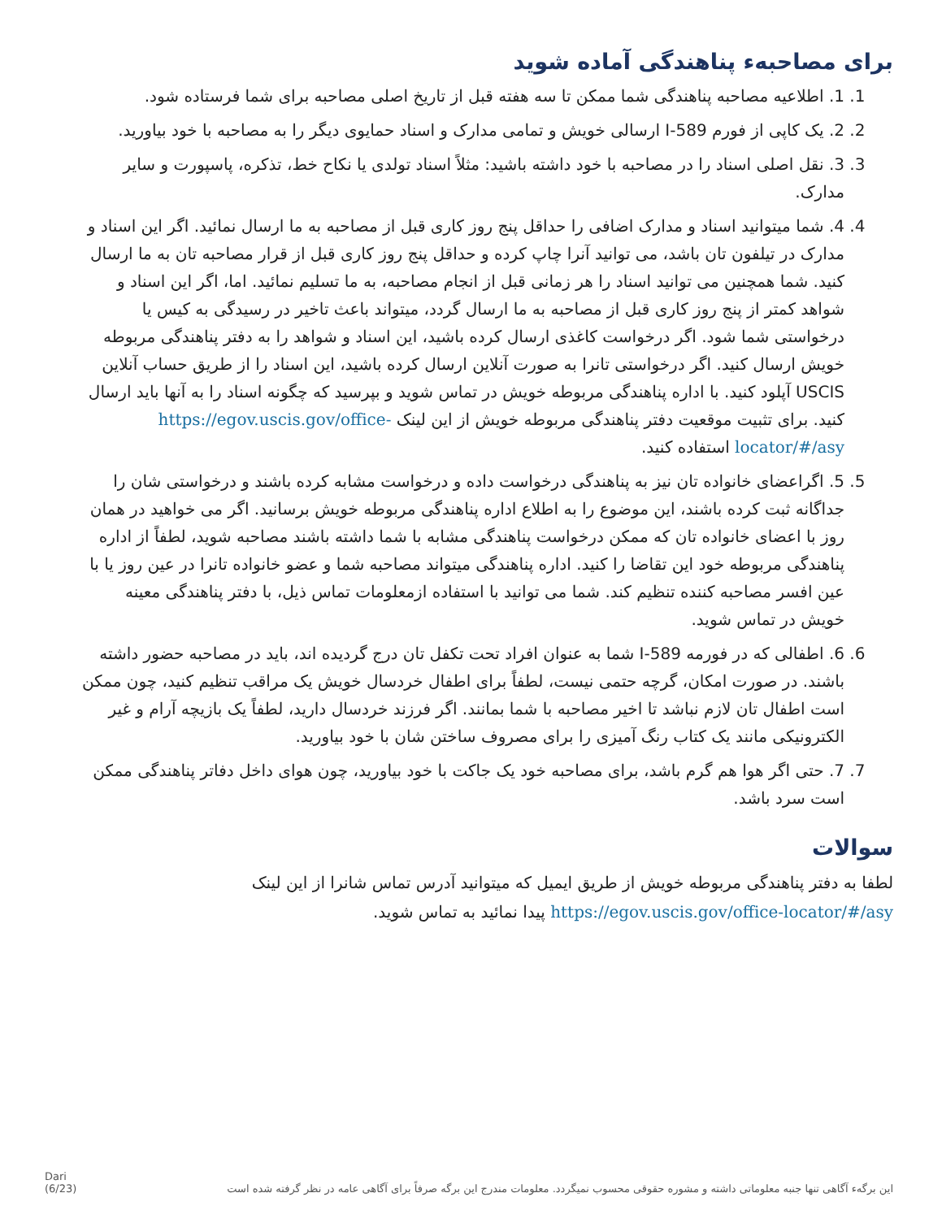برای مصاحبهء پناهندگی آماده شوید
1. 1. اطلاعیه مصاحبه پناهندگی شما ممکن تا سه هفته قبل از تاریخ اصلی مصاحبه برای شما فرستاده شود.
2. 2. یک کاپی از فورم I-589 ارسالی خویش و تمامی مدارک و اسناد حمایوی دیگر را به مصاحبه با خود بیاورید.
3. 3. نقل اصلی اسناد را در مصاحبه با خود داشته باشید: مثلاً اسناد تولدی یا نکاح خط، تذکره، پاسپورت و سایر مدارک.
4. 4. شما میتوانید اسناد و مدارک اضافی را حداقل پنج روز کاری قبل از مصاحبه به ما ارسال نمائید. اگر این اسناد و مدارک در تیلفون تان باشد، می توانید آنرا چاپ کرده و حداقل پنج روز کاری قبل از قرار مصاحبه تان به ما ارسال کنید. شما همچنین می توانید اسناد را هر زمانی قبل از انجام مصاحبه، به ما تسلیم نمائید. اما، اگر این اسناد و شواهد کمتر از پنج روز کاری قبل از مصاحبه به ما ارسال گردد، میتواند باعث تاخیر در رسیدگی به کیس یا درخواستی شما شود. اگر درخواست کاغذی ارسال کرده باشید، این اسناد و شواهد را به دفتر پناهندگی مربوطه خویش ارسال کنید. اگر درخواستی تانرا به صورت آنلاین ارسال کرده باشید، این اسناد را از طریق حساب آنلاین USCIS آپلود کنید. با اداره پناهندگی مربوطه خویش در تماس شوید و بپرسید که چگونه اسناد را به آنها باید ارسال کنید. برای تثبیت موقعیت دفتر پناهندگی مربوطه خویش از این لینک https://egov.uscis.gov/office-locator/#/asy استفاده کنید.
5. 5. اگراعضای خانواده تان نیز به پناهندگی درخواست داده و درخواست مشابه کرده باشند و درخواستی شان را جداگانه ثبت کرده باشند، این موضوع را به اطلاع اداره پناهندگی مربوطه خویش برسانید. اگر می خواهید در همان روز با اعضای خانواده تان که ممکن درخواست پناهندگی مشابه با شما داشته باشند مصاحبه شوید، لطفاً از اداره پناهندگی مربوطه خود این تقاضا را کنید. اداره پناهندگی میتواند مصاحبه شما و عضو خانواده تانرا در عین روز یا با عین افسر مصاحبه کننده تنظیم کند. شما می توانید با استفاده ازمعلومات تماس ذیل، با دفتر پناهندگی معینه خویش در تماس شوید.
6. 6. اطفالی که در فورمه I-589 شما به عنوان افراد تحت تکفل تان درج گردیده اند، باید در مصاحبه حضور داشته باشند. در صورت امکان، گرچه حتمی نیست، لطفاً برای اطفال خردسال خویش یک مراقب تنظیم کنید، چون ممکن است اطفال تان لازم نباشد تا اخیر مصاحبه با شما بمانند. اگر فرزند خردسال دارید، لطفاً یک بازیچه آرام و غیر الکترونیکی مانند یک کتاب رنگ آمیزی را برای مصروف ساختن شان با خود بیاورید.
7. 7. حتی اگر هوا هم گرم باشد، برای مصاحبه خود یک جاکت با خود بیاورید، چون هوای داخل دفاتر پناهندگی ممکن است سرد باشد.
سوالات
لطفا به دفتر پناهندگی مربوطه خویش از طریق ایمیل که میتوانید آدرس تماس شانرا از این لینک https://egov.uscis.gov/office-locator/#/asy پیدا نمائید به تماس شوید.
Dari
(6/23)
این برگهء آگاهی تنها جنبه معلوماتی داشته و مشوره حقوقی محسوب نمیگردد. معلومات مندرج این برگه صرفاً برای آگاهی عامه در نظر گرفته شده است